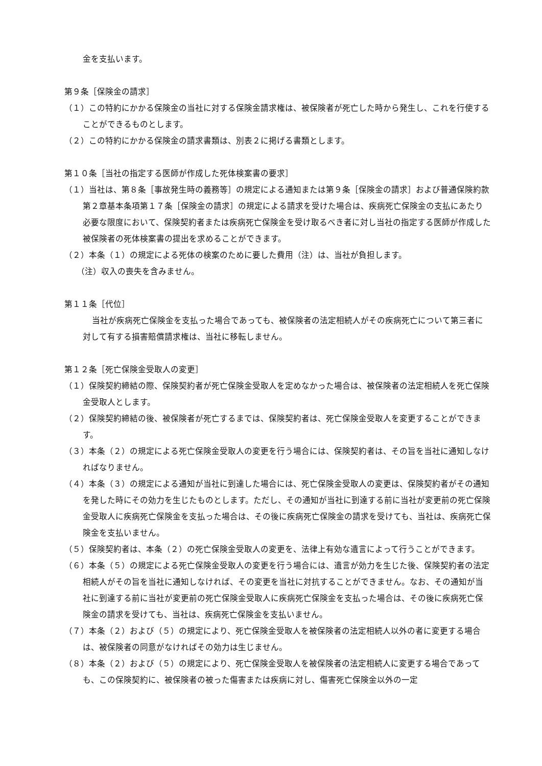金を支払います。
第９条［保険金の請求］
（１）この特約にかかる保険金の当社に対する保険金請求権は、被保険者が死亡した時から発生し、これを行使することができるものとします。
（２）この特約にかかる保険金の請求書類は、別表２に掲げる書類とします。
第１０条［当社の指定する医師が作成した死体検案書の要求］
（１）当社は、第８条［事故発生時の義務等］の規定による通知または第９条［保険金の請求］および普通保険約款第２章基本条項第１７条［保険金の請求］の規定による請求を受けた場合は、疾病死亡保険金の支払にあたり必要な限度において、保険契約者または疾病死亡保険金を受け取るべき者に対し当社の指定する医師が作成した被保険者の死体検案書の提出を求めることができます。
（２）本条（１）の規定による死体の検案のために要した費用（注）は、当社が負担します。
（注）収入の喪失を含みません。
第１１条［代位］
当社が疾病死亡保険金を支払った場合であっても、被保険者の法定相続人がその疾病死亡について第三者に対して有する損害賠償請求権は、当社に移転しません。
第１２条［死亡保険金受取人の変更］
（１）保険契約締結の際、保険契約者が死亡保険金受取人を定めなかった場合は、被保険者の法定相続人を死亡保険金受取人とします。
（２）保険契約締結の後、被保険者が死亡するまでは、保険契約者は、死亡保険金受取人を変更することができます。
（３）本条（２）の規定による死亡保険金受取人の変更を行う場合には、保険契約者は、その旨を当社に通知しなければなりません。
（４）本条（３）の規定による通知が当社に到達した場合には、死亡保険金受取人の変更は、保険契約者がその通知を発した時にその効力を生じたものとします。ただし、その通知が当社に到達する前に当社が変更前の死亡保険金受取人に疾病死亡保険金を支払った場合は、その後に疾病死亡保険金の請求を受けても、当社は、疾病死亡保険金を支払いません。
（５）保険契約者は、本条（２）の死亡保険金受取人の変更を、法律上有効な遺言によって行うことができます。
（６）本条（５）の規定による死亡保険金受取人の変更を行う場合には、遺言が効力を生じた後、保険契約者の法定相続人がその旨を当社に通知しなければ、その変更を当社に対抗することができません。なお、その通知が当社に到達する前に当社が変更前の死亡保険金受取人に疾病死亡保険金を支払った場合は、その後に疾病死亡保険金の請求を受けても、当社は、疾病死亡保険金を支払いません。
（７）本条（２）および（５）の規定により、死亡保険金受取人を被保険者の法定相続人以外の者に変更する場合は、被保険者の同意がなければその効力は生じません。
（８）本条（２）および（５）の規定により、死亡保険金受取人を被保険者の法定相続人に変更する場合であっても、この保険契約に、被保険者の被った傷害または疾病に対し、傷害死亡保険金以外の一定